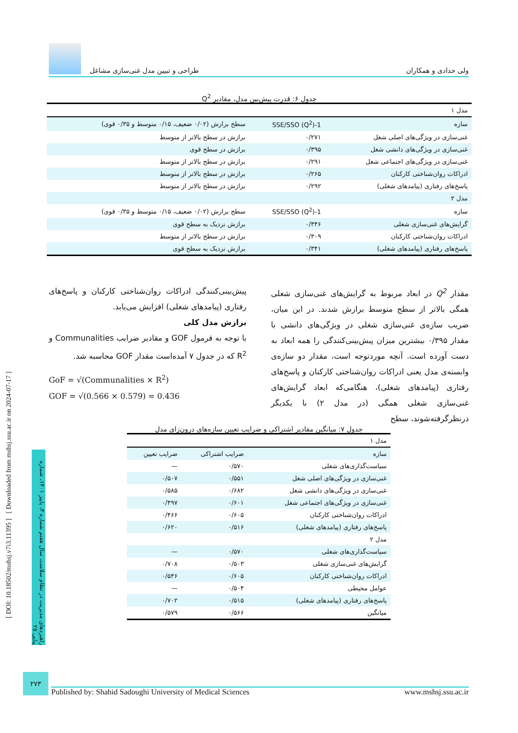ولی حدادی و همکاران طراحی و تبیین مدل غنی‌سازی مشاغل
جدول ۶: قدرت پیش‌بین مدل، مقادیر Q<sup>2</sup>
| مدل ۱ | | |
| سازه | 1-SSE/SSO (Q<sup>2</sup>) | سطح برازش (۰/۰۲ ضعیف، ۰/۱۵ متوسط و ۰/۳۵ قوی) |
| غنی‌سازی در ویژگی‌های اصلی شغل | ۰/۲۷۱ | برازش در سطح بالاتر از متوسط |
| غنی‌سازی در ویژگی‌های دانشی شغل | ۰/۳۹۵ | برازش در سطح قوی |
| غنی‌سازی در ویژگی‌های اجتماعی شغل | ۰/۲۹۱ | برازش در سطح بالاتر از متوسط |
| ادراکات روان‌شناختی کارکنان | ۰/۲۶۵ | برازش در سطح بالاتر از متوسط |
| پاسخ‌های رفتاری (پیامدهای شغلی) | ۰/۲۹۲ | برازش در سطح بالاتر از متوسط |
| مدل ۲ | | |
| سازه | 1-SSE/SSO (Q<sup>2</sup>) | سطح برازش (۰/۰۲ ضعیف، ۰/۱۵ متوسط و ۰/۳۵ قوی) |
| گرایش‌های غنی‌سازی شغلی | ۰/۳۴۶ | برازش نزدیک به سطح قوی |
| ادراکات روان‌شناختی کارکنان | ۰/۳۰۹ | برازش در سطح بالاتر از متوسط |
| پاسخ‌های رفتاری (پیامدهای شغلی) | ۰/۳۴۱ | برازش نزدیک به سطح قوی |
مقدار Q<sup>2</sup> در ابعاد مربوط به گرایش‌های غنی‌سازی شغلی همگی بالاتر از سطح متوسط برازش شدند. در این میان، ضریب سازه‌ی غنی‌سازی شغلی در ویژگی‌های دانشی با مقدار ۰/۳۹۵ بیشترین میزان پیش‌بینی‌کنندگی را همه ابعاد به دست آورده است. آنچه موردتوجه است، مقدار دو سازه‌ی وابسته‌ی مدل یعنی ادراکات روان‌شناختی کارکنان و پاسخ‌های رفتاری (پیامدهای شغلی)، هنگامی‌که ابعاد گرایش‌های غنی‌سازی شغلی همگی (در مدل ۲) با یکدیگر درنظرگرفته‌شوند، سطح
پیش‌بینی‌کنندگی ادراکات روان‌شناختی کارکنان و پاسخ‌های رفتاری (پیامدهای شغلی) افزایش می‌یابد.
برازش مدل کلی
با توجه به فرمول GOF و مقادیر ضرایب Communalities و R<sup>2</sup> که در جدول ۷ آمده‌است مقدار GOF محاسبه شد.
GoF = √(Communalities × R<sup>2</sup>)
GOF = √(0.566 × 0.579) = 0.436
جدول ۷: میانگین مقادیر اشتراکی و ضرایب تعیین سازه‌های درون‌زای مدل
| مدل ۱ | | |
| سازه | ضرایب اشتراکی | ضرایب تعیین |
| سیاست‌گذاری‌های شغلی | ۰/۵۷۰ | — |
| غنی‌سازی در ویژگی‌های اصلی شغل | ۰/۵۵۱ | ۰/۵۰۷ |
| غنی‌سازی در ویژگی‌های دانشی شغل | ۰/۶۸۲ | ۰/۵۸۵ |
| غنی‌سازی در ویژگی‌های اجتماعی شغل | ۰/۶۰۱ | ۰/۴۹۷ |
| ادراکات روان‌شناختی کارکنان | ۰/۶۰۵ | ۰/۴۶۶ |
| پاسخ‌های رفتاری (پیامدهای شغلی) | ۰/۵۱۶ | ۰/۶۲۰ |
| مدل ۲ | | |
| سیاست‌گذاری‌های شغلی | ۰/۵۷۰ | — |
| گرایش‌های غنی‌سازی شغلی | ۰/۵۰۳ | ۰/۷۰۸ |
| ادراکات روان‌شناختی کارکنان | ۰/۶۰۵ | ۰/۵۴۶ |
| عوامل محیطی | ۰/۵۰۴ | — |
| پاسخ‌های رفتاری (پیامدهای شغلی) | ۰/۵۱۵ | ۰/۷۰۲ |
| میانگین | ۰/۵۶۶ | ۰/۵۷۹ |
[ DOI: 10.18502/mshsj.v7i3.11395 ] [ Downloaded from mshsj.ssu.ac.ir on 2024-07-17 ]
راهبردهای مدیریت در نظام سلامت، سال هفتم شماره ۳، پاییز ۱۴۰۱، شماره پیاپی ۲۵
۲۷۳
Published by: Shahid Sadoughi University of Medical Sciences www.mshsj.ssu.ac.ir